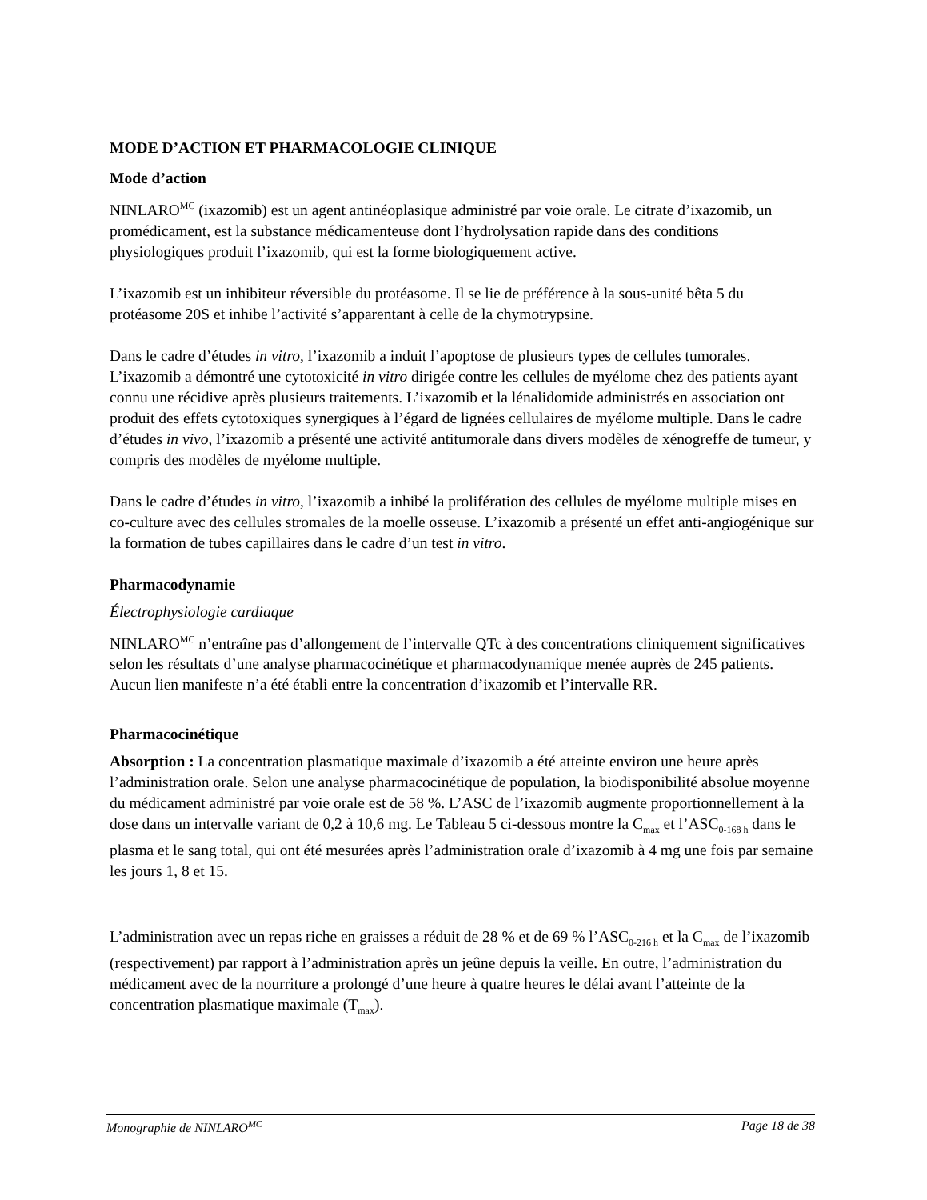MODE D’ACTION ET PHARMACOLOGIE CLINIQUE
Mode d’action
NINLARO<sup>MC</sup> (ixazomib) est un agent antinéoplasique administré par voie orale. Le citrate d’ixazomib, un promédicament, est la substance médicamenteuse dont l’hydrolysation rapide dans des conditions physiologiques produit l’ixazomib, qui est la forme biologiquement active.
L’ixazomib est un inhibiteur réversible du protéasome. Il se lie de préférence à la sous-unité bêta 5 du protéasome 20S et inhibe l’activité s’apparentant à celle de la chymotrypsine.
Dans le cadre d’études in vitro, l’ixazomib a induit l’apoptose de plusieurs types de cellules tumorales. L’ixazomib a démontré une cytotoxicité in vitro dirigée contre les cellules de myélome chez des patients ayant connu une récidive après plusieurs traitements. L’ixazomib et la lénalidomide administrés en association ont produit des effets cytotoxiques synergiques à l’égard de lignées cellulaires de myélome multiple. Dans le cadre d’études in vivo, l’ixazomib a présenté une activité antitumorale dans divers modèles de xénogreffe de tumeur, y compris des modèles de myélome multiple.
Dans le cadre d’études in vitro, l’ixazomib a inhibé la prolifération des cellules de myélome multiple mises en co-culture avec des cellules stromales de la moelle osseuse. L’ixazomib a présenté un effet anti-angiogénique sur la formation de tubes capillaires dans le cadre d’un test in vitro.
Pharmacodynamie
Électrophysiologie cardiaque
NINLARO<sup>MC</sup> n’entraîne pas d’allongement de l’intervalle QTc à des concentrations cliniquement significatives selon les résultats d’une analyse pharmacocinétique et pharmacodynamique menée auprès de 245 patients. Aucun lien manifeste n’a été établi entre la concentration d’ixazomib et l’intervalle RR.
Pharmacocinétique
Absorption : La concentration plasmatique maximale d’ixazomib a été atteinte environ une heure après l’administration orale. Selon une analyse pharmacocinétique de population, la biodisponibilité absolue moyenne du médicament administré par voie orale est de 58 %. L’ASC de l’ixazomib augmente proportionnellement à la dose dans un intervalle variant de 0,2 à 10,6 mg. Le Tableau 5 ci-dessous montre la C<sub>max</sub> et l’ASC<sub>0-168 h</sub> dans le plasma et le sang total, qui ont été mesurées après l’administration orale d’ixazomib à 4 mg une fois par semaine les jours 1, 8 et 15.
L’administration avec un repas riche en graisses a réduit de 28 % et de 69 % l’ASC<sub>0-216 h</sub> et la C<sub>max</sub> de l’ixazomib (respectivement) par rapport à l’administration après un jeûne depuis la veille. En outre, l’administration du médicament avec de la nourriture a prolongé d’une heure à quatre heures le délai avant l’atteinte de la concentration plasmatique maximale (T<sub>max</sub>).
Monographie de NINLARO<sup>MC</sup> Page 18 de 38